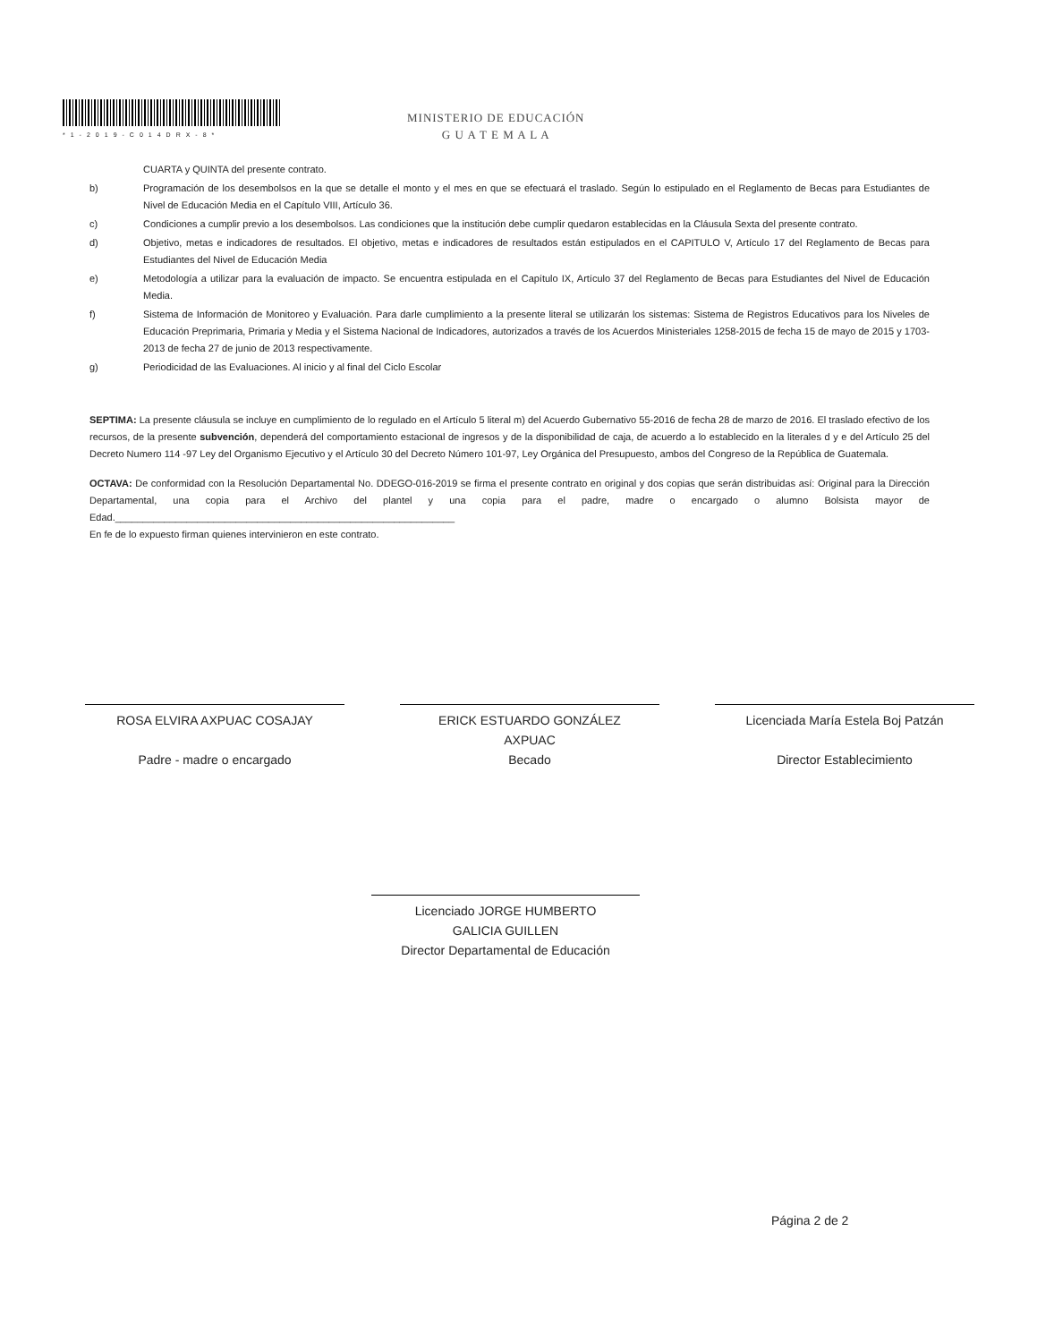*1-2019-C014DRX-8*
MINISTERIO DE EDUCACIÓN
G U A T E M A L A
CUARTA y QUINTA del presente contrato.
b) Programación de los desembolsos en la que se detalle el monto y el mes en que se efectuará el traslado. Según lo estipulado en el Reglamento de Becas para Estudiantes de Nivel de Educación Media en el Capítulo VIII, Artículo 36.
c) Condiciones a cumplir previo a los desembolsos. Las condiciones que la institución debe cumplir quedaron establecidas en la Cláusula Sexta del presente contrato.
d) Objetivo, metas e indicadores de resultados. El objetivo, metas e indicadores de resultados están estipulados en el CAPITULO V, Artículo 17 del Reglamento de Becas para Estudiantes del Nivel de Educación Media
e) Metodología a utilizar para la evaluación de impacto. Se encuentra estipulada en el Capítulo IX, Artículo 37 del Reglamento de Becas para Estudiantes del Nivel de Educación Media.
f) Sistema de Información de Monitoreo y Evaluación. Para darle cumplimiento a la presente literal se utilizarán los sistemas: Sistema de Registros Educativos para los Niveles de Educación Preprimaria, Primaria y Media y el Sistema Nacional de Indicadores, autorizados a través de los Acuerdos Ministeriales 1258-2015 de fecha 15 de mayo de 2015 y 1703-2013 de fecha 27 de junio de 2013 respectivamente.
g) Periodicidad de las Evaluaciones. Al inicio y al final del Ciclo Escolar
SEPTIMA: La presente cláusula se incluye en cumplimiento de lo regulado en el Artículo 5 literal m) del Acuerdo Gubernativo 55-2016 de fecha 28 de marzo de 2016. El traslado efectivo de los recursos, de la presente subvención, dependerá del comportamiento estacional de ingresos y de la disponibilidad de caja, de acuerdo a lo establecido en la literales d y e del Artículo 25 del Decreto Numero 114 -97 Ley del Organismo Ejecutivo y el Artículo 30 del Decreto Número 101-97, Ley Orgánica del Presupuesto, ambos del Congreso de la República de Guatemala.
OCTAVA: De conformidad con la Resolución Departamental No. DDEGO-016-2019 se firma el presente contrato en original y dos copias que serán distribuidas así: Original para la Dirección Departamental, una copia para el Archivo del plantel y una copia para el padre, madre o encargado o alumno Bolsista mayor de Edad.______________________________________________________________
En fe de lo expuesto firman quienes intervinieron en este contrato.
ROSA ELVIRA AXPUAC COSAJAY
Padre - madre o encargado
ERICK ESTUARDO GONZÁLEZ
AXPUAC
Becado
Licenciada María Estela Boj Patzán
Director Establecimiento
Licenciado JORGE HUMBERTO
GALICIA GUILLEN
Director Departamental de Educación
Página 2 de 2